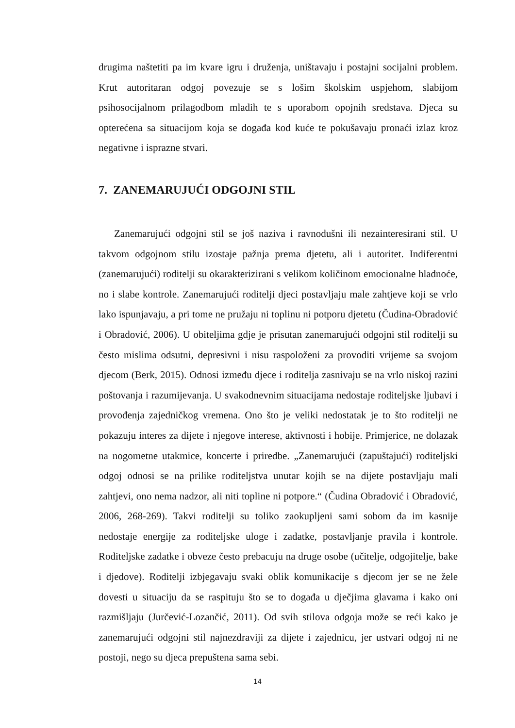drugima naštetiti pa im kvare igru i druženja, uništavaju i postajni socijalni problem. Krut autoritaran odgoj povezuje se s lošim školskim uspjehom, slabijom psihosocijalnom prilagodbom mladih te s uporabom opojnih sredstava. Djeca su opterećena sa situacijom koja se događa kod kuće te pokušavaju pronaći izlaz kroz negativne i isprazne stvari.
7. ZANEMARUJUĆI ODGOJNI STIL
Zanemarujući odgojni stil se još naziva i ravnodušni ili nezainteresirani stil. U takvom odgojnom stilu izostaje pažnja prema djetetu, ali i autoritet. Indiferentni (zanemarujući) roditelji su okarakterizirani s velikom količinom emocionalne hladnoće, no i slabe kontrole. Zanemarujući roditelji djeci postavljaju male zahtjeve koji se vrlo lako ispunjavaju, a pri tome ne pružaju ni toplinu ni potporu djetetu (Čudina-Obradović i Obradović, 2006). U obiteljima gdje je prisutan zanemarujući odgojni stil roditelji su često mislima odsutni, depresivni i nisu raspoloženi za provoditi vrijeme sa svojom djecom (Berk, 2015). Odnosi između djece i roditelja zasnivaju se na vrlo niskoj razini poštovanja i razumijevanja. U svakodnevnim situacijama nedostaje roditeljske ljubavi i provođenja zajedničkog vremena. Ono što je veliki nedostatak je to što roditelji ne pokazuju interes za dijete i njegove interese, aktivnosti i hobije. Primjerice, ne dolazak na nogometne utakmice, koncerte i priredbe. „Zanemarujući (zapuštajući) roditeljski odgoj odnosi se na prilike roditeljstva unutar kojih se na dijete postavljaju mali zahtjevi, ono nema nadzor, ali niti topline ni potpore.“ (Čudina Obradović i Obradović, 2006, 268-269). Takvi roditelji su toliko zaokupljeni sami sobom da im kasnije nedostaje energije za roditeljske uloge i zadatke, postavljanje pravila i kontrole. Roditeljske zadatke i obveze često prebacuju na druge osobe (učitelje, odgojitelje, bake i djedove). Roditelji izbjegavaju svaki oblik komunikacije s djecom jer se ne žele dovesti u situaciju da se raspituju što se to događa u dječjima glavama i kako oni razmišljaju (Jurčević-Lozančić, 2011). Od svih stilova odgoja može se reći kako je zanemarujući odgojni stil najnezdraviji za dijete i zajednicu, jer ustvari odgoj ni ne postoji, nego su djeca prepuštena sama sebi.
14